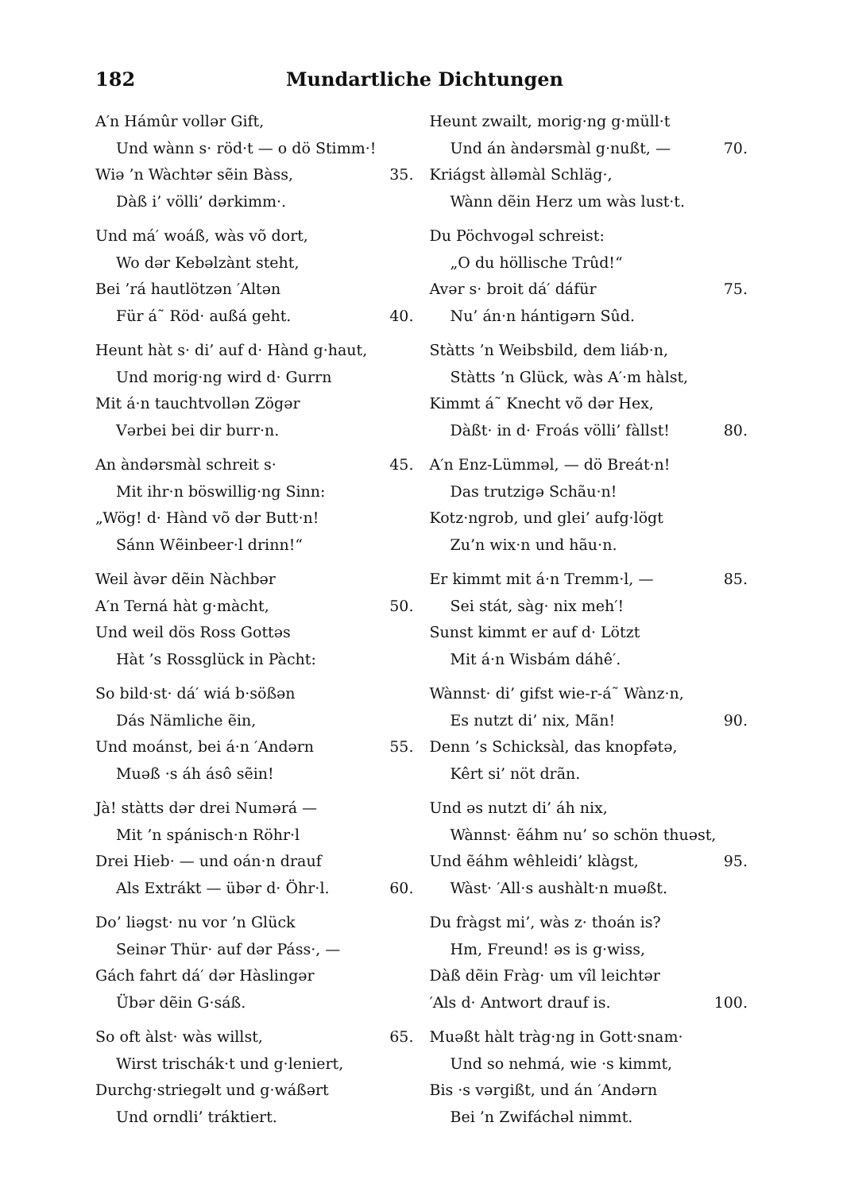182 Mundartliche Dichtungen
A′n Hámûr vollər Gift,
Und wànn s· röd·t — o dö Stimm·!
Wiə ’n Wàchtər sẽin Bàss, 35.
Dàß i’ völli’ dərkimm·.
Und má′ woáß, wàs võ dort,
Wo dər Kebəlzànt steht,
Bei ’rá hautlötzən ′Altən
Für á˜ Röd· außá geht. 40.
Heunt hàt s· di’ auf d· Hànd g·haut,
Und morig·ng wird d· Gurrn
Mit á·n tauchtvollən Zögər
Vərbei bei dir burr·n.
An àndərsmàl schreit s· 45.
Mit ihr·n böswillig·ng Sinn:
„Wög! d· Hànd võ dər Butt·n!
Sánn Wẽinbeer·l drinn!“
Weil àvər dẽin Nàchbər
A′n Terná hàt g·màcht, 50.
Und weil dös Ross Gottəs
Hàt ’s Rossglück in Pàcht:
So bild·st· dá′ wiá b·sößən
Dás Nämliche ẽin,
Und moánst, bei á·n ′Andərn 55.
Muəß ·s áh ásô sẽin!
Jà! stàtts dər drei Numərá —
Mit ’n spánisch·n Röhr·l
Drei Hieb· — und oán·n drauf
Als Extrákt — übər d· Öhr·l. 60.
Do’ liəgst· nu vor ’n Glück
Seinər Thür· auf dər Páss·, —
Gách fahrt dá′ dər Hàslingər
Übər dẽin G·sáß.
So oft àlst· wàs willst, 65.
Wirst trischák·t und g·leniert,
Durchg·striegəlt und g·wáßərt
Und orndli’ tráktiert.
Heunt zwailt, morig·ng g·müll·t
Und án àndərsmàl g·nußt, — 70.
Kriágst àlləmàl Schläg·,
Wànn dẽin Herz um wàs lust·t.
Du Pöchvogəl schreist:
„O du höllische Trûd!“
Avər s· broit dá′ dáfür 75.
Nu’ án·n hántigərn Sûd.
Stàtts ’n Weibsbild, dem liáb·n,
Stàtts ’n Glück, wàs A′·m hàlst,
Kimmt á˜ Knecht võ dər Hex,
Dàßt· in d· Froás völli’ fàllst! 80.
A′n Enz-Lümməl, — dö Breát·n!
Das trutzigə Schãu·n!
Kotz·ngrob, und glei’ aufg·lögt
Zu’n wix·n und hãu·n.
Er kimmt mit á·n Tremm·l, — 85.
Sei stát, sàg· nix meh′!
Sunst kimmt er auf d· Lötzt
Mit á·n Wisbám dáhê′.
Wànnst· di’ gifst wie-r-á˜ Wànz·n,
Es nutzt di’ nix, Mãn! 90.
Denn ’s Schicksàl, das knopfətə,
Kêrt si’ nöt drãn.
Und əs nutzt di’ áh nix,
Wànnst· ẽáhm nu’ so schön thuəst,
Und ẽáhm wêhleidi’ klàgst, 95.
Wàst· ′All·s aushàlt·n muəßt.
Du fràgst mi’, wàs z· thoán is?
Hm, Freund! əs is g·wiss,
Dàß dẽin Fràg· um vîl leichtər
′Als d· Antwort drauf is. 100.
Muəßt hàlt tràg·ng in Gott·snam·
Und so nehmá, wie ·s kimmt,
Bis ·s vərgißt, und án ′Andərn
Bei ’n Zwifáchəl nimmt.